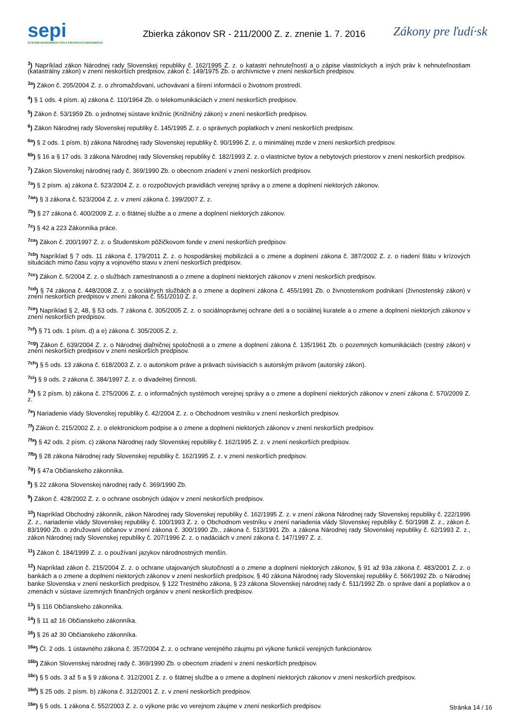sepi
SYSTÉM EKONOMICKÝCH A PRÁVNYCH INFORMÁCIÍ
Zbierka zákonov SR - 211/2000 Z. z. znenie 1. 7. 2016
Zákony pre ľudí·sk
<sup>3</sup>) Napríklad zákon Národnej rady Slovenskej republiky č. 162/1995 Z. z. o katastri nehnuteľností a o zápise vlastníckych a iných práv k nehnuteľnostiam (katastrálny zákon) v znení neskorších predpisov, zákon č. 149/1975 Zb. o archívnictve v znení neskorších predpisov.
<sup>3a</sup>) Zákon č. 205/2004 Z. z. o zhromažďovaní, uchovávaní a šírení informácií o životnom prostredí.
<sup>4</sup>) § 1 ods. 4 písm. a) zákona č. 110/1964 Zb. o telekomunikáciách v znení neskorších predpisov.
<sup>5</sup>) Zákon č. 53/1959 Zb. o jednotnej sústave knižníc (Knižničný zákon) v znení neskorších predpisov.
<sup>6</sup>) Zákon Národnej rady Slovenskej republiky č. 145/1995 Z. z. o správnych poplatkoch v znení neskorších predpisov.
<sup>6a</sup>) § 2 ods. 1 písm. b) zákona Národnej rady Slovenskej republiky č. 90/1996 Z. z. o minimálnej mzde v znení neskorších predpisov.
<sup>6b</sup>) § 16 a § 17 ods. 3 zákona Národnej rady Slovenskej republiky č. 182/1993 Z. z. o vlastníctve bytov a nebytových priestorov v znení neskorších predpisov.
<sup>7</sup>) Zákon Slovenskej národnej rady č. 369/1990 Zb. o obecnom zriadení v znení neskorších predpisov.
<sup>7a</sup>) § 2 písm. a) zákona č. 523/2004 Z. z. o rozpočtových pravidlách verejnej správy a o zmene a doplnení niektorých zákonov.
<sup>7aa</sup>) § 3 zákona č. 523/2004 Z. z. v znení zákona č. 199/2007 Z. z.
<sup>7b</sup>) § 27 zákona č. 400/2009 Z. z. o štátnej službe a o zmene a doplnení niektorých zákonov.
<sup>7c</sup>) § 42 a 223 Zákonníka práce.
<sup>7ca</sup>) Zákon č. 200/1997 Z. z. o Študentskom pôžičkovom fonde v znení neskorších predpisov.
<sup>7cb</sup>) Napríklad § 7 ods. 11 zákona č. 179/2011 Z. z. o hospodárskej mobilizácii a o zmene a doplnení zákona č. 387/2002 Z. z. o riadení štátu v krízových situáciách mimo času vojny a vojnového stavu v znení neskorších predpisov.
<sup>7cc</sup>) Zákon č. 5/2004 Z. z. o službách zamestnanosti a o zmene a doplnení niektorých zákonov v znení neskorších predpisov.
<sup>7cd</sup>) § 74 zákona č. 448/2008 Z. z. o sociálnych službách a o zmene a doplnení zákona č. 455/1991 Zb. o živnostenskom podnikaní (živnostenský zákon) v znení neskorších predpisov v znení zákona č. 551/2010 Z. z.
<sup>7ce</sup>) Napríklad § 2, 48, § 53 ods. 7 zákona č. 305/2005 Z. z. o sociálnoprávnej ochrane detí a o sociálnej kuratele a o zmene a doplnení niektorých zákonov v znení neskorších predpisov.
<sup>7cf</sup>) § 71 ods. 1 písm. d) a e) zákona č. 305/2005 Z. z.
<sup>7cg</sup>) Zákon č. 639/2004 Z. z. o Národnej diaľničnej spoločnosti a o zmene a doplnení zákona č. 135/1961 Zb. o pozemných komunikáciách (cestný zákon) v znení neskorších predpisov v znení neskorších predpisov.
<sup>7ch</sup>) § 5 ods. 13 zákona č. 618/2003 Z. z. o autorskom práve a právach súvisiacich s autorským právom (autorský zákon).
<sup>7ci</sup>) § 9 ods. 2 zákona č. 384/1997 Z. z. o divadelnej činnosti.
<sup>7d</sup>) § 2 písm. b) zákona č. 275/2006 Z. z. o informačných systémoch verejnej správy a o zmene a doplnení niektorých zákonov v znení zákona č. 570/2009 Z. z.
<sup>7e</sup>) Nariadenie vlády Slovenskej republiky č. 42/2004 Z. z. o Obchodnom vestníku v znení neskorších predpisov.
<sup>7f</sup>) Zákon č. 215/2002 Z. z. o elektronickom podpise a o zmene a doplnení niektorých zákonov v znení neskorších predpisov.
<sup>7fa</sup>) § 42 ods. 2 písm. c) zákona Národnej rady Slovenskej republiky č. 162/1995 Z. z. v znení neskorších predpisov.
<sup>7fb</sup>) § 28 zákona Národnej rady Slovenskej republiky č. 162/1995 Z. z. v znení neskorších predpisov.
<sup>7g</sup>) § 47a Občianskeho zákonníka.
<sup>8</sup>) § 22 zákona Slovenskej národnej rady č. 369/1990 Zb.
<sup>9</sup>) Zákon č. 428/2002 Z. z. o ochrane osobných údajov v znení neskorších predpisov.
<sup>10</sup>) Napríklad Obchodný zákonník, zákon Národnej rady Slovenskej republiky č. 162/1995 Z. z. v znení zákona Národnej rady Slovenskej republiky č. 222/1996 Z. z., nariadenie vlády Slovenskej republiky č. 100/1993 Z. z. o Obchodnom vestníku v znení nariadenia vlády Slovenskej republiky č. 50/1998 Z. z., zákon č. 83/1990 Zb. o združovaní občanov v znení zákona č. 300/1990 Zb., zákona č. 513/1991 Zb. a zákona Národnej rady Slovenskej republiky č. 62/1993 Z. z., zákon Národnej rady Slovenskej republiky č. 207/1996 Z. z. o nadáciách v znení zákona č. 147/1997 Z. z.
<sup>11</sup>) Zákon č. 184/1999 Z. z. o používaní jazykov národnostných menšín.
<sup>12</sup>) Napríklad zákon č. 215/2004 Z. z. o ochrane utajovaných skutočností a o zmene a doplnení niektorých zákonov, § 91 až 93a zákona č. 483/2001 Z. z. o bankách a o zmene a doplnení niektorých zákonov v znení neskorších predpisov, § 40 zákona Národnej rady Slovenskej republiky č. 566/1992 Zb. o Národnej banke Slovenska v znení neskorších predpisov, § 122 Trestného zákona, § 23 zákona Slovenskej národnej rady č. 511/1992 Zb. o správe daní a poplatkov a o zmenách v sústave územných finančných orgánov v znení neskorších predpisov.
<sup>13</sup>) § 116 Občianskeho zákonníka.
<sup>14</sup>) § 11 až 16 Občianskeho zákonníka.
<sup>16</sup>) § 26 až 30 Občianskeho zákonníka.
<sup>16a</sup>) Čl. 2 ods. 1 ústavného zákona č. 357/2004 Z. z. o ochrane verejného záujmu pri výkone funkcií verejných funkcionárov.
<sup>16b</sup>) Zákon Slovenskej národnej rady č. 369/1990 Zb. o obecnom zriadení v znení neskorších predpisov.
<sup>16c</sup>) § 5 ods. 3 až 5 a § 9 zákona č. 312/2001 Z. z. o štátnej službe a o zmene a doplnení niektorých zákonov v znení neskorších predpisov.
<sup>16d</sup>) § 25 ods. 2 písm. b) zákona č. 312/2001 Z. z. v znení neskorších predpisov.
<sup>16e</sup>) § 5 ods. 1 zákona č. 552/2003 Z. z. o výkone prác vo verejnom záujme v znení neskorších predpisov.
Stránka 14 / 16